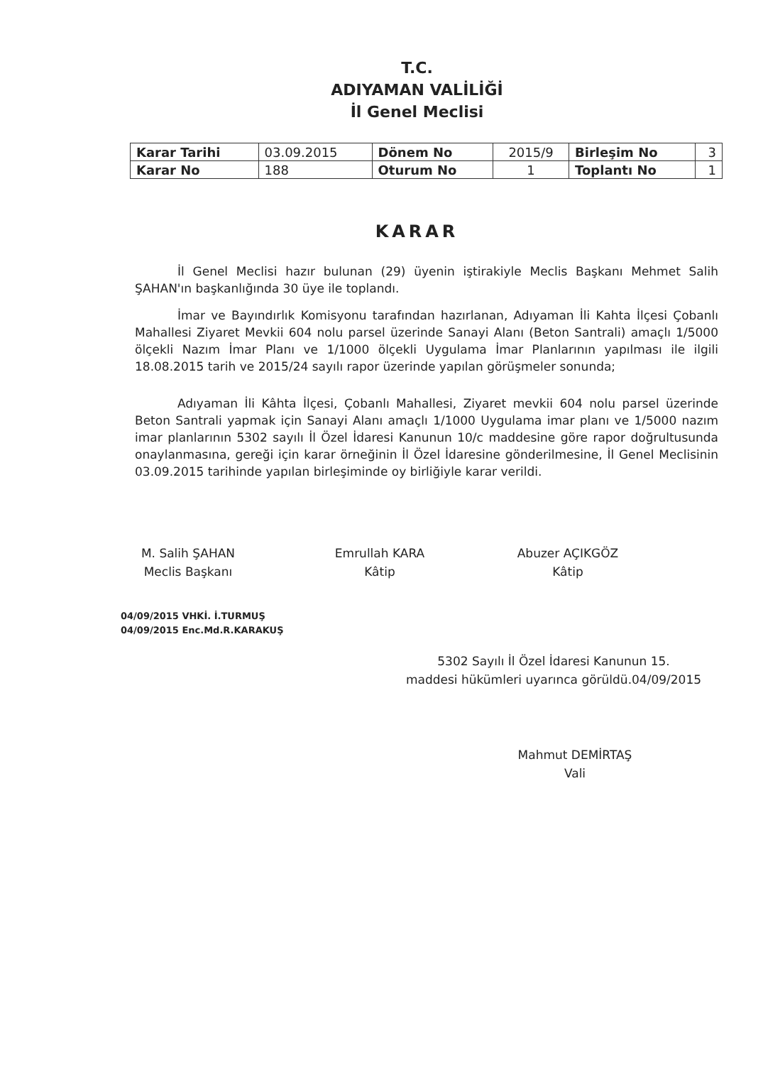T.C.
ADIYAMAN VALİLİĞİ
İl Genel Meclisi
| Karar Tarihi | 03.09.2015 | Dönem No | 2015/9 | Birleşim No | 3 |
| Karar No | 188 | Oturum No | 1 | Toplantı No | 1 |
KARAR
İl Genel Meclisi hazır bulunan (29) üyenin iştirakiyle Meclis Başkanı Mehmet Salih ŞAHAN'ın başkanlığında 30 üye ile toplandı.
İmar ve Bayındırlık Komisyonu tarafından hazırlanan, Adıyaman İli Kahta İlçesi Çobanlı Mahallesi Ziyaret Mevkii 604 nolu parsel üzerinde Sanayi Alanı (Beton Santrali) amaçlı 1/5000 ölçekli Nazım İmar Planı ve 1/1000 ölçekli Uygulama İmar Planlarının yapılması ile ilgili 18.08.2015 tarih ve 2015/24 sayılı rapor üzerinde yapılan görüşmeler sonunda;
Adıyaman İli Kâhta İlçesi, Çobanlı Mahallesi, Ziyaret mevkii 604 nolu parsel üzerinde Beton Santrali yapmak için Sanayi Alanı amaçlı 1/1000 Uygulama imar planı ve 1/5000 nazım imar planlarının 5302 sayılı İl Özel İdaresi Kanunun 10/c maddesine göre rapor doğrultusunda onaylanmasına, gereği için karar örneğinin İl Özel İdaresine gönderilmesine, İl Genel Meclisinin 03.09.2015 tarihinde yapılan birleşiminde oy birliğiyle karar verildi.
M. Salih ŞAHAN
Meclis Başkanı
Emrullah KARA
Kâtip
Abuzer AÇIKGÖZ
Kâtip
04/09/2015 VHKİ. İ.TURMUŞ
04/09/2015 Enc.Md.R.KARAKUŞ
5302 Sayılı İl Özel İdaresi Kanunun 15.
maddesi hükümleri uyarınca görüldü.04/09/2015
Mahmut DEMİRTAŞ
Vali